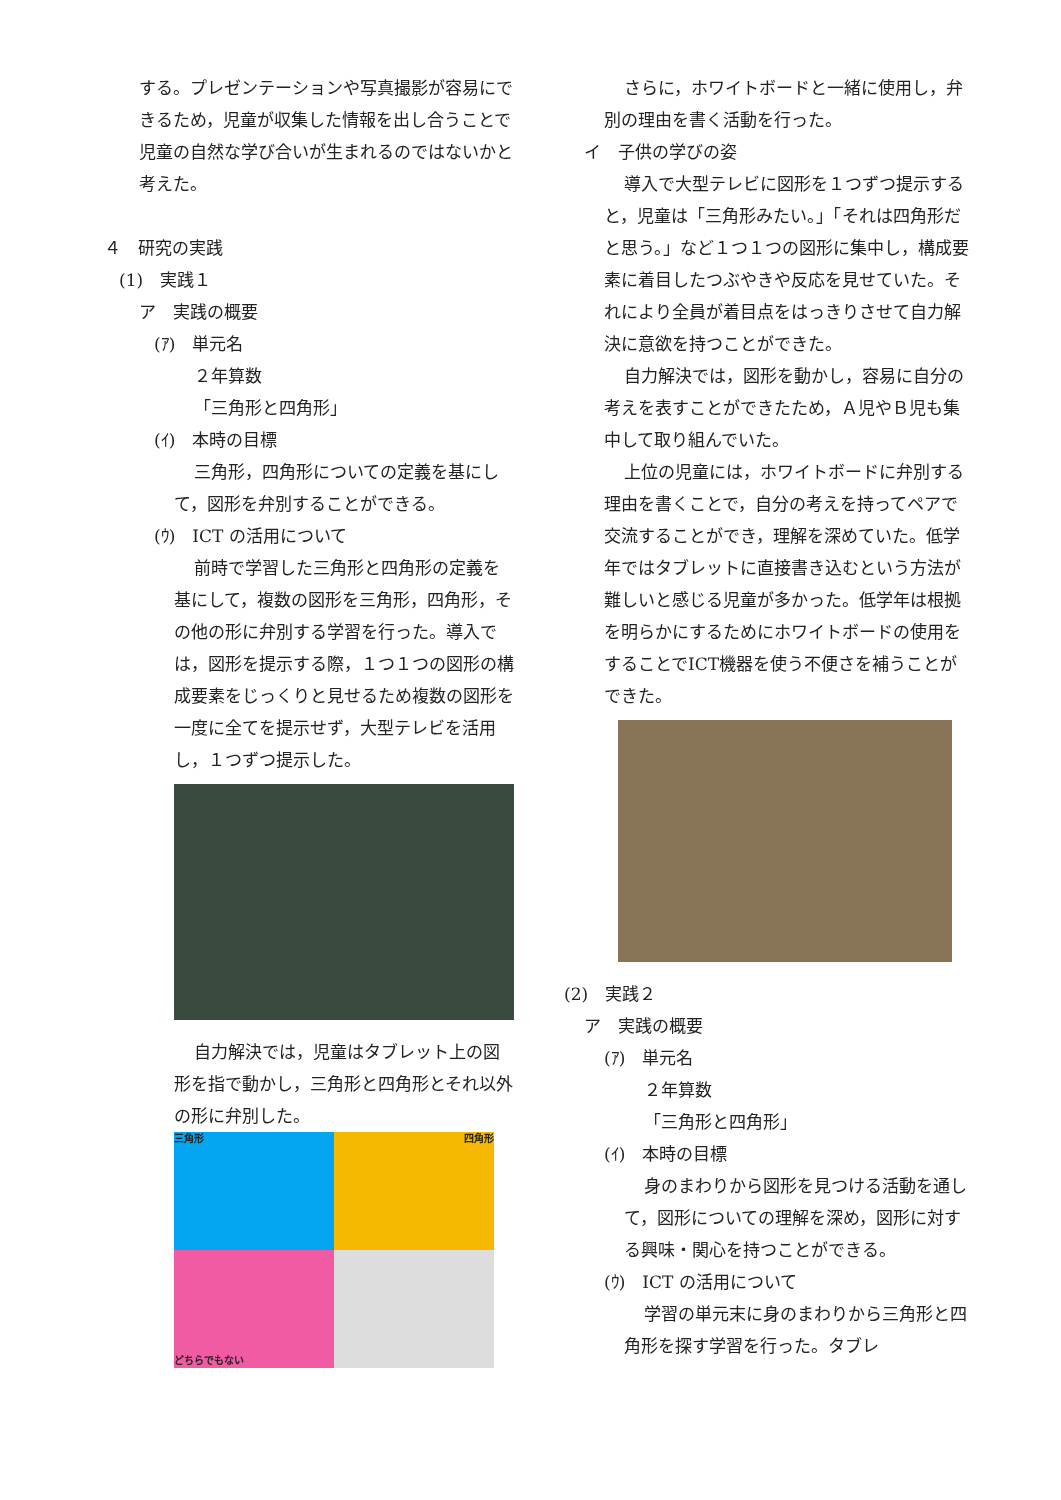する。プレゼンテーションや写真撮影が容易にできるため，児童が収集した情報を出し合うことで児童の自然な学び合いが生まれるのではないかと考えた。
４　研究の実践
(1)　実践１
ア　実践の概要
(ｱ)　単元名
２年算数
「三角形と四角形」
(ｲ)　本時の目標
三角形，四角形についての定義を基にして，図形を弁別することができる。
(ｳ)　ICT の活用について
前時で学習した三角形と四角形の定義を基にして，複数の図形を三角形，四角形，その他の形に弁別する学習を行った。導入では，図形を提示する際，１つ１つの図形の構成要素をじっくりと見せるため複数の図形を一度に全てを提示せず，大型テレビを活用し，１つずつ提示した。
自力解決では，児童はタブレット上の図形を指で動かし，三角形と四角形とそれ以外の形に弁別した。
三角形
四角形
どちらでもない
さらに，ホワイトボードと一緒に使用し，弁別の理由を書く活動を行った。
イ　子供の学びの姿
導入で大型テレビに図形を１つずつ提示すると，児童は「三角形みたい。」「それは四角形だと思う。」など１つ１つの図形に集中し，構成要素に着目したつぶやきや反応を見せていた。それにより全員が着目点をはっきりさせて自力解決に意欲を持つことができた。
自力解決では，図形を動かし，容易に自分の考えを表すことができたため，Ａ児やＢ児も集中して取り組んでいた。
上位の児童には，ホワイトボードに弁別する理由を書くことで，自分の考えを持ってペアで交流することができ，理解を深めていた。低学年ではタブレットに直接書き込むという方法が難しいと感じる児童が多かった。低学年は根拠を明らかにするためにホワイトボードの使用をすることでICT機器を使う不便さを補うことができた。
(2)　実践２
ア　実践の概要
(ｱ)　単元名
２年算数
「三角形と四角形」
(ｲ)　本時の目標
身のまわりから図形を見つける活動を通して，図形についての理解を深め，図形に対する興味・関心を持つことができる。
(ｳ)　ICT の活用について
学習の単元末に身のまわりから三角形と四角形を探す学習を行った。タブレ